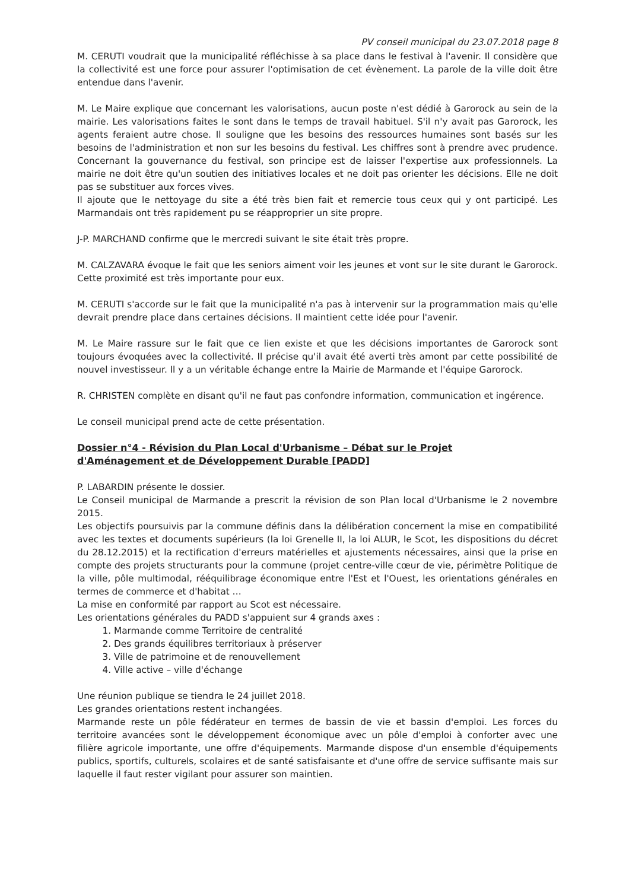PV conseil municipal du 23.07.2018 page 8
M. CERUTI voudrait que la municipalité réfléchisse à sa place dans le festival à l'avenir. Il considère que la collectivité est une force pour assurer l'optimisation de cet évènement. La parole de la ville doit être entendue dans l'avenir.
M. Le Maire explique que concernant les valorisations, aucun poste n'est dédié à Garorock au sein de la mairie. Les valorisations faites le sont dans le temps de travail habituel. S'il n'y avait pas Garorock, les agents feraient autre chose. Il souligne que les besoins des ressources humaines sont basés sur les besoins de l'administration et non sur les besoins du festival. Les chiffres sont à prendre avec prudence. Concernant la gouvernance du festival, son principe est de laisser l'expertise aux professionnels. La mairie ne doit être qu'un soutien des initiatives locales et ne doit pas orienter les décisions. Elle ne doit pas se substituer aux forces vives.
Il ajoute que le nettoyage du site a été très bien fait et remercie tous ceux qui y ont participé. Les Marmandais ont très rapidement pu se réapproprier un site propre.
J-P. MARCHAND confirme que le mercredi suivant le site était très propre.
M. CALZAVARA évoque le fait que les seniors aiment voir les jeunes et vont sur le site durant le Garorock. Cette proximité est très importante pour eux.
M. CERUTI s'accorde sur le fait que la municipalité n'a pas à intervenir sur la programmation mais qu'elle devrait prendre place dans certaines décisions. Il maintient cette idée pour l'avenir.
M. Le Maire rassure sur le fait que ce lien existe et que les décisions importantes de Garorock sont toujours évoquées avec la collectivité. Il précise qu'il avait été averti très amont par cette possibilité de nouvel investisseur. Il y a un véritable échange entre la Mairie de Marmande et l'équipe Garorock.
R. CHRISTEN complète en disant qu'il ne faut pas confondre information, communication et ingérence.
Le conseil municipal prend acte de cette présentation.
Dossier n°4 - Révision du Plan Local d'Urbanisme – Débat sur le Projet d'Aménagement et de Développement Durable [PADD]
P. LABARDIN présente le dossier.
Le Conseil municipal de Marmande a prescrit la révision de son Plan local d'Urbanisme le 2 novembre 2015.
Les objectifs poursuivis par la commune définis dans la délibération concernent la mise en compatibilité avec les textes et documents supérieurs (la loi Grenelle II, la loi ALUR, le Scot, les dispositions du décret du 28.12.2015) et la rectification d'erreurs matérielles et ajustements nécessaires, ainsi que la prise en compte des projets structurants pour la commune (projet centre-ville cœur de vie, périmètre Politique de la ville, pôle multimodal, rééquilibrage économique entre l'Est et l'Ouest, les orientations générales en termes de commerce et d'habitat …
La mise en conformité par rapport au Scot est nécessaire.
Les orientations générales du PADD s'appuient sur 4 grands axes :
1. Marmande comme Territoire de centralité
2. Des grands équilibres territoriaux à préserver
3. Ville de patrimoine et de renouvellement
4. Ville active – ville d'échange
Une réunion publique se tiendra le 24 juillet 2018.
Les grandes orientations restent inchangées.
Marmande reste un pôle fédérateur en termes de bassin de vie et bassin d'emploi. Les forces du territoire avancées sont le développement économique avec un pôle d'emploi à conforter avec une filière agricole importante, une offre d'équipements. Marmande dispose d'un ensemble d'équipements publics, sportifs, culturels, scolaires et de santé satisfaisante et d'une offre de service suffisante mais sur laquelle il faut rester vigilant pour assurer son maintien.